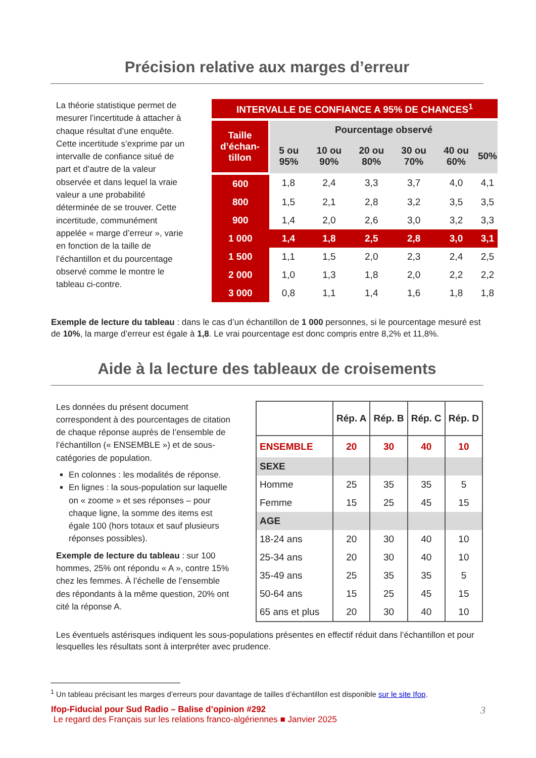Précision relative aux marges d’erreur
La théorie statistique permet de mesurer l’incertitude à attacher à chaque résultat d’une enquête. Cette incertitude s’exprime par un intervalle de confiance situé de part et d’autre de la valeur observée et dans lequel la vraie valeur a une probabilité déterminée de se trouver. Cette incertitude, communément appelée « marge d’erreur », varie en fonction de la taille de l’échantillon et du pourcentage observé comme le montre le tableau ci-contre.
| INTERVALLE DE CONFIANCE A 95% DE CHANCES<sup>1</sup> | | | | | | |
| --- | --- | --- | --- | --- | --- | --- |
| Taille d’échan-tillon | Pourcentage observé | | | | | |
| | 5 ou 95% | 10 ou 90% | 20 ou 80% | 30 ou 70% | 40 ou 60% | 50% |
| 600 | 1,8 | 2,4 | 3,3 | 3,7 | 4,0 | 4,1 |
| 800 | 1,5 | 2,1 | 2,8 | 3,2 | 3,5 | 3,5 |
| 900 | 1,4 | 2,0 | 2,6 | 3,0 | 3,2 | 3,3 |
| 1 000 | 1,4 | 1,8 | 2,5 | 2,8 | 3,0 | 3,1 |
| 1 500 | 1,1 | 1,5 | 2,0 | 2,3 | 2,4 | 2,5 |
| 2 000 | 1,0 | 1,3 | 1,8 | 2,0 | 2,2 | 2,2 |
| 3 000 | 0,8 | 1,1 | 1,4 | 1,6 | 1,8 | 1,8 |
Exemple de lecture du tableau : dans le cas d’un échantillon de 1 000 personnes, si le pourcentage mesuré est de 10%, la marge d’erreur est égale à 1,8. Le vrai pourcentage est donc compris entre 8,2% et 11,8%.
Aide à la lecture des tableaux de croisements
Les données du présent document correspondent à des pourcentages de citation de chaque réponse auprès de l’ensemble de l’échantillon (« ENSEMBLE ») et de sous-catégories de population.
En colonnes : les modalités de réponse.
En lignes : la sous-population sur laquelle on « zoome » et ses réponses – pour chaque ligne, la somme des items est égale 100 (hors totaux et sauf plusieurs réponses possibles).
Exemple de lecture du tableau : sur 100 hommes, 25% ont répondu « A », contre 15% chez les femmes. À l’échelle de l’ensemble des répondants à la même question, 20% ont cité la réponse A.
| | Rép. A | Rép. B | Rép. C | Rép. D |
| --- | --- | --- | --- | --- |
| ENSEMBLE | 20 | 30 | 40 | 10 |
| SEXE | | | | |
| Homme | 25 | 35 | 35 | 5 |
| Femme | 15 | 25 | 45 | 15 |
| AGE | | | | |
| 18-24 ans | 20 | 30 | 40 | 10 |
| 25-34 ans | 20 | 30 | 40 | 10 |
| 35-49 ans | 25 | 35 | 35 | 5 |
| 50-64 ans | 15 | 25 | 45 | 15 |
| 65 ans et plus | 20 | 30 | 40 | 10 |
Les éventuels astérisques indiquent les sous-populations présentes en effectif réduit dans l’échantillon et pour lesquelles les résultats sont à interpréter avec prudence.
<sup>1</sup> Un tableau précisant les marges d’erreurs pour davantage de tailles d’échantillon est disponible sur le site Ifop.
Ifop-Fiducial pour Sud Radio – Balise d’opinion #292
Le regard des Français sur les relations franco-algériennes ■ Janvier 2025
3